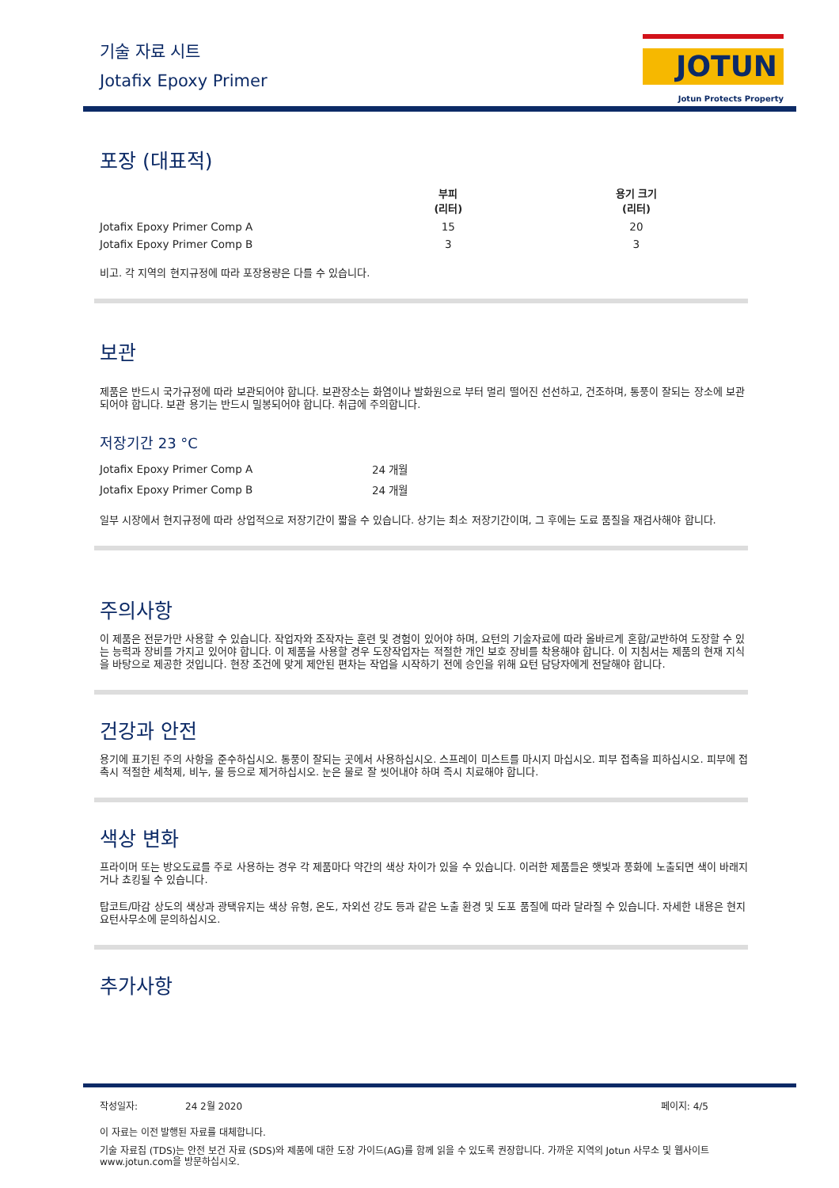기술 자료 시트
Jotafix Epoxy Primer
JOTUN
Jotun Protects Property
포장 (대표적)
| | 부피 (리터) | 용기 크기 (리터) |
| --- | --- | --- |
| Jotafix Epoxy Primer Comp A | 15 | 20 |
| Jotafix Epoxy Primer Comp B | 3 | 3 |
비고. 각 지역의 현지규정에 따라 포장용량은 다를 수 있습니다.
보관
제품은 반드시 국가규정에 따라 보관되어야 합니다. 보관장소는 화염이나 발화원으로 부터 멀리 떨어진 선선하고, 건조하며, 통풍이 잘되는 장소에 보관되어야 합니다. 보관 용기는 반드시 밀봉되어야 합니다. 취급에 주의합니다.
저장기간 23 °C
| Jotafix Epoxy Primer Comp A | 24 개월 |
| Jotafix Epoxy Primer Comp B | 24 개월 |
일부 시장에서 현지규정에 따라 상업적으로 저장기간이 짧을 수 있습니다. 상기는 최소 저장기간이며, 그 후에는 도료 품질을 재검사해야 합니다.
주의사항
이 제품은 전문가만 사용할 수 있습니다. 작업자와 조작자는 훈련 및 경험이 있어야 하며, 요턴의 기술자료에 따라 올바르게 혼합/교반하여 도장할 수 있는 능력과 장비를 가지고 있어야 합니다. 이 제품을 사용할 경우 도장작업자는 적절한 개인 보호 장비를 착용해야 합니다. 이 지침서는 제품의 현재 지식을 바탕으로 제공한 것입니다. 현장 조건에 맞게 제안된 편차는 작업을 시작하기 전에 승인을 위해 요턴 담당자에게 전달해야 합니다.
건강과 안전
용기에 표기된 주의 사항을 준수하십시오. 통풍이 잘되는 곳에서 사용하십시오. 스프레이 미스트를 마시지 마십시오. 피부 접촉을 피하십시오. 피부에 접촉시 적절한 세척제, 비누, 물 등으로 제거하십시오. 눈은 물로 잘 씻어내야 하며 즉시 치료해야 합니다.
색상 변화
프라이머 또는 방오도료를 주로 사용하는 경우 각 제품마다 약간의 색상 차이가 있을 수 있습니다. 이러한 제품들은 햇빛과 풍화에 노출되면 색이 바래지거나 쵸킹될 수 있습니다.
탑코트/마감 상도의 색상과 광택유지는 색상 유형, 온도, 자외선 강도 등과 같은 노출 환경 및 도포 품질에 따라 달라질 수 있습니다. 자세한 내용은 현지 요턴사무소에 문의하십시오.
추가사항
작성일자: 24 2월 2020 페이지: 4/5
이 자료는 이전 발행된 자료를 대체합니다.
기술 자료집 (TDS)는 안전 보건 자료 (SDS)와 제품에 대한 도장 가이드(AG)를 함께 읽을 수 있도록 권장합니다. 가까운 지역의 Jotun 사무소 및 웹사이트 www.jotun.com을 방문하십시오.